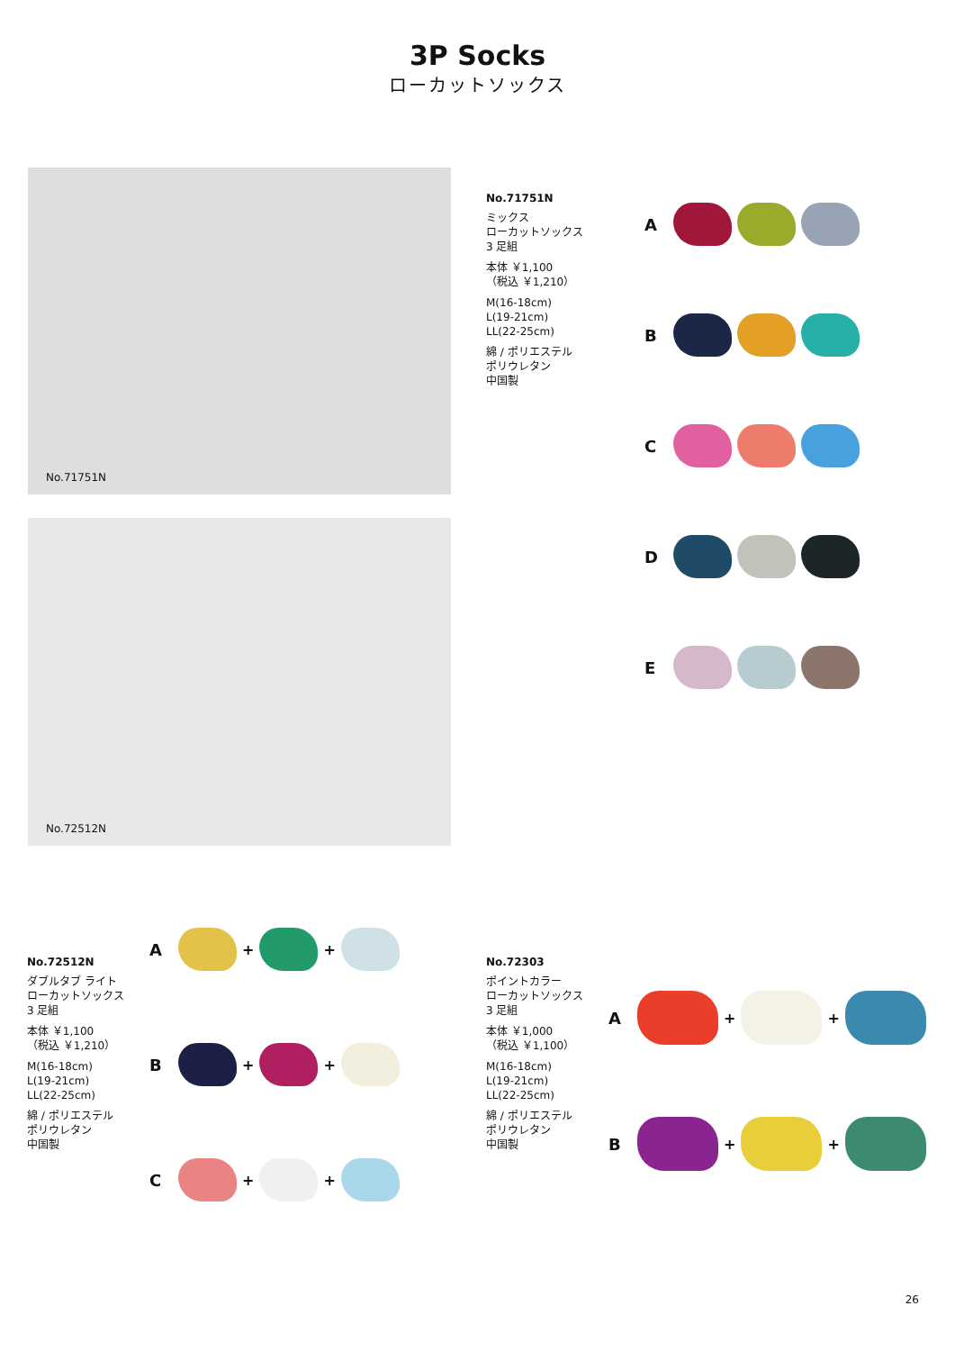3P Socks
ローカットソックス
No.71751N
No.72512N
No.71751N
ミックス
ローカットソックス
3 足組
本体 ￥1,100
（税込 ￥1,210）
M(16-18cm)
L(19-21cm)
LL(22-25cm)
綿 / ポリエステル
ポリウレタン
中国製
A
B
C
D
E
No.72512N
ダブルタブ ライト
ローカットソックス
3 足組
本体 ￥1,100
（税込 ￥1,210）
M(16-18cm)
L(19-21cm)
LL(22-25cm)
綿 / ポリエステル
ポリウレタン
中国製
A + +
B + +
C + +
No.72303
ポイントカラー
ローカットソックス
3 足組
本体 ￥1,000
（税込 ￥1,100）
M(16-18cm)
L(19-21cm)
LL(22-25cm)
綿 / ポリエステル
ポリウレタン
中国製
A + +
B + +
26